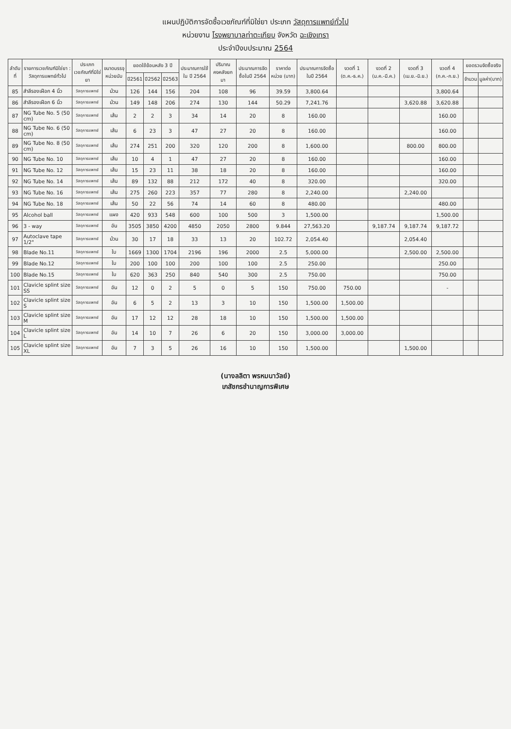แผนปฏิบัติการจัดซื้อเวชภัณฑ์ที่มิใช่ยา ประเภท วัสดุการแพทย์ทั่วไป
หน่วยงาน โรงพยาบาลท่าตะเกียบ จังหวัด ฉะเชิงเทรา
ประจำปีงบประมาณ 2564
| ลำดับที่ | รายการเวชภัณฑ์มิใช่ยา : วัสดุการแพทย์ทั่วไป | ประเภทเวชภัณฑ์ที่มิใช่ยา | ขนาดบรรจุ หน่วยนับ | ยอดใช้ย้อนหลัง 3 ปี | | | ประมาณการใช้ใน ปี 2564 | ปริมาณคงคลังยกมา | ประมาณการจัดซื้อในปี 2564 | ราคาต่อหน่วย (บาท) | ประมาณการจัดซื้อในปี 2564 | งวดที่ 1 (ต.ค.-ธ.ค.) | งวดที่ 2 (ม.ค.-มี.ค.) | งวดที่ 3 (เม.ย.-มิ.ย.) | งวดที่ 4 (ก.ค.-ก.ย.) | ยอดรวมจัดซื้อจริง | |
| --- | --- | --- | --- | --- | --- | --- | --- | --- | --- | --- | --- | --- | --- | --- | --- | --- | --- |
| | | | | ปี2561 | ปี2562 | ปี2563 | | | | | | | | | | จำนวน | มูลค่า(บาท) |
| 85 | สำลีรองเฝือก 4 นิ้ว | วัสดุการแพทย์ | ม้วน | 126 | 144 | 156 | 204 | 108 | 96 | 39.59 | 3,800.64 | | | | 3,800.64 | | |
| 86 | สำลีรองเฝือก 6 นิ้ว | วัสดุการแพทย์ | ม้วน | 149 | 148 | 206 | 274 | 130 | 144 | 50.29 | 7,241.76 | | | 3,620.88 | 3,620.88 | | |
| 87 | NG Tube No. 5 (50 cm) | วัสดุการแพทย์ | เส้น | 2 | 2 | 3 | 34 | 14 | 20 | 8 | 160.00 | | | | 160.00 | | |
| 88 | NG Tube No. 6 (50 cm) | วัสดุการแพทย์ | เส้น | 6 | 23 | 3 | 47 | 27 | 20 | 8 | 160.00 | | | | 160.00 | | |
| 89 | NG Tube No. 8 (50 cm) | วัสดุการแพทย์ | เส้น | 274 | 251 | 200 | 320 | 120 | 200 | 8 | 1,600.00 | | | 800.00 | 800.00 | | |
| 90 | NG Tube No. 10 | วัสดุการแพทย์ | เส้น | 10 | 4 | 1 | 47 | 27 | 20 | 8 | 160.00 | | | | 160.00 | | |
| 91 | NG Tube No. 12 | วัสดุการแพทย์ | เส้น | 15 | 23 | 11 | 38 | 18 | 20 | 8 | 160.00 | | | | 160.00 | | |
| 92 | NG Tube No. 14 | วัสดุการแพทย์ | เส้น | 89 | 132 | 88 | 212 | 172 | 40 | 8 | 320.00 | | | | 320.00 | | |
| 93 | NG Tube No. 16 | วัสดุการแพทย์ | เส้น | 275 | 260 | 223 | 357 | 77 | 280 | 8 | 2,240.00 | | | 2,240.00 | | | |
| 94 | NG Tube No. 18 | วัสดุการแพทย์ | เส้น | 50 | 22 | 56 | 74 | 14 | 60 | 8 | 480.00 | | | | 480.00 | | |
| 95 | Alcohol ball | วัสดุการแพทย์ | แผง | 420 | 933 | 548 | 600 | 100 | 500 | 3 | 1,500.00 | | | | 1,500.00 | | |
| 96 | 3 - way | วัสดุการแพทย์ | อัน | 3505 | 3850 | 4200 | 4850 | 2050 | 2800 | 9.844 | 27,563.20 | | 9,187.74 | 9,187.74 | 9,187.72 | | |
| 97 | Autoclave tape 1/2" | วัสดุการแพทย์ | ม้วน | 30 | 17 | 18 | 33 | 13 | 20 | 102.72 | 2,054.40 | | | 2,054.40 | | | |
| 98 | Blade No.11 | วัสดุการแพทย์ | ใบ | 1669 | 1300 | 1704 | 2196 | 196 | 2000 | 2.5 | 5,000.00 | | | 2,500.00 | 2,500.00 | | |
| 99 | Blade No.12 | วัสดุการแพทย์ | ใบ | 200 | 100 | 100 | 200 | 100 | 100 | 2.5 | 250.00 | | | | 250.00 | | |
| 100 | Blade No.15 | วัสดุการแพทย์ | ใบ | 620 | 363 | 250 | 840 | 540 | 300 | 2.5 | 750.00 | | | | 750.00 | | |
| 101 | Clavicle splint size SS | วัสดุการแพทย์ | อัน | 12 | 0 | 2 | 5 | 0 | 5 | 150 | 750.00 | 750.00 | | | - | | |
| 102 | Clavicle splint size S | วัสดุการแพทย์ | อัน | 6 | 5 | 2 | 13 | 3 | 10 | 150 | 1,500.00 | 1,500.00 | | | | | |
| 103 | Clavicle splint size M | วัสดุการแพทย์ | อัน | 17 | 12 | 12 | 28 | 18 | 10 | 150 | 1,500.00 | 1,500.00 | | | | | |
| 104 | Clavicle splint size L | วัสดุการแพทย์ | อัน | 14 | 10 | 7 | 26 | 6 | 20 | 150 | 3,000.00 | 3,000.00 | | | | | |
| 105 | Clavicle splint size XL | วัสดุการแพทย์ | อัน | 7 | 3 | 5 | 26 | 16 | 10 | 150 | 1,500.00 | | | 1,500.00 | | | |
(นางลลิตา พรหมนาวัลย์)
เภสัชกรชำนาญการพิเศษ